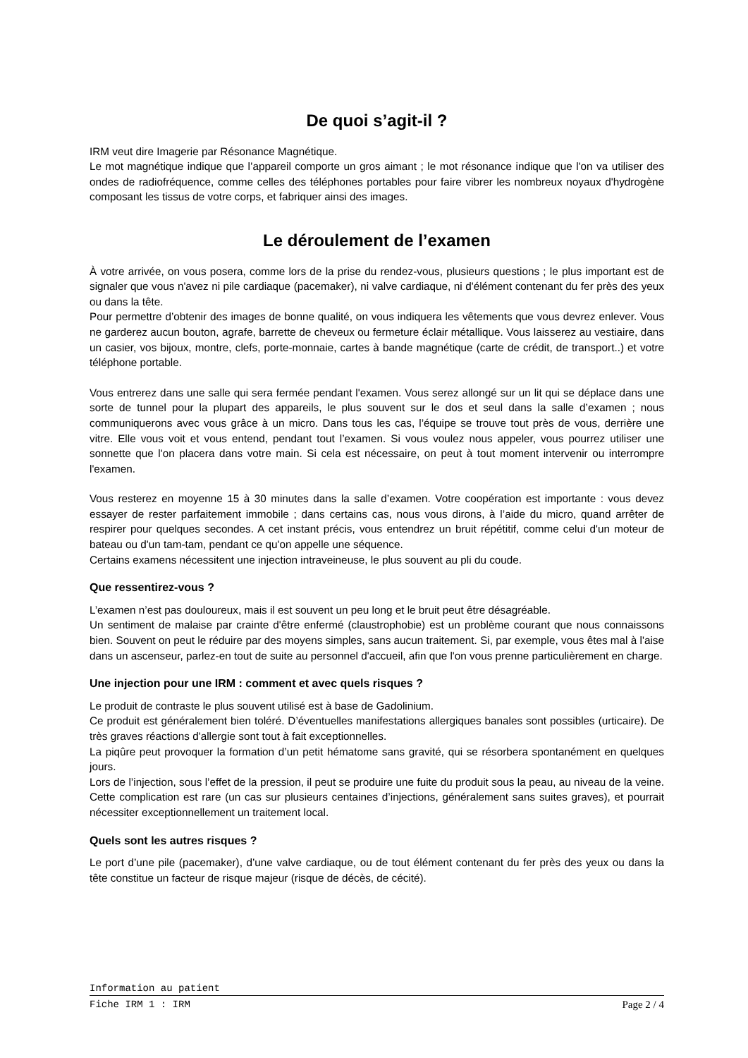De quoi s’agit-il ?
IRM veut dire Imagerie par Résonance Magnétique.
Le mot magnétique indique que l’appareil comporte un gros aimant ; le mot résonance indique que l'on va utiliser des ondes de radiofréquence, comme celles des téléphones portables pour faire vibrer les nombreux noyaux d'hydrogène composant les tissus de votre corps, et fabriquer ainsi des images.
Le déroulement de l’examen
À votre arrivée, on vous posera, comme lors de la prise du rendez-vous, plusieurs questions ; le plus important est de signaler que vous n'avez ni pile cardiaque (pacemaker), ni valve cardiaque, ni d'élément contenant du fer près des yeux ou dans la tête.
Pour permettre d’obtenir des images de bonne qualité, on vous indiquera les vêtements que vous devrez enlever. Vous ne garderez aucun bouton, agrafe, barrette de cheveux ou fermeture éclair métallique. Vous laisserez au vestiaire, dans un casier, vos bijoux, montre, clefs, porte-monnaie, cartes à bande magnétique (carte de crédit, de transport..) et votre téléphone portable.
Vous entrerez dans une salle qui sera fermée pendant l'examen. Vous serez allongé sur un lit qui se déplace dans une sorte de tunnel pour la plupart des appareils, le plus souvent sur le dos et seul dans la salle d’examen ; nous communiquerons avec vous grâce à un micro. Dans tous les cas, l’équipe se trouve tout près de vous, derrière une vitre. Elle vous voit et vous entend, pendant tout l’examen. Si vous voulez nous appeler, vous pourrez utiliser une sonnette que l'on placera dans votre main. Si cela est nécessaire, on peut à tout moment intervenir ou interrompre l'examen.
Vous resterez en moyenne 15 à 30 minutes dans la salle d’examen. Votre coopération est importante : vous devez essayer de rester parfaitement immobile ; dans certains cas, nous vous dirons, à l’aide du micro, quand arrêter de respirer pour quelques secondes. A cet instant précis, vous entendrez un bruit répétitif, comme celui d'un moteur de bateau ou d'un tam-tam, pendant ce qu'on appelle une séquence.
Certains examens nécessitent une injection intraveineuse, le plus souvent au pli du coude.
Que ressentirez-vous ?
L’examen n’est pas douloureux, mais il est souvent un peu long et le bruit peut être désagréable.
Un sentiment de malaise par crainte d'être enfermé (claustrophobie) est un problème courant que nous connaissons bien. Souvent on peut le réduire par des moyens simples, sans aucun traitement. Si, par exemple, vous êtes mal à l'aise dans un ascenseur, parlez-en tout de suite au personnel d'accueil, afin que l'on vous prenne particulièrement en charge.
Une injection pour une IRM : comment et avec quels risques ?
Le produit de contraste le plus souvent utilisé est à base de Gadolinium.
Ce produit est généralement bien toléré. D’éventuelles manifestations allergiques banales sont possibles (urticaire). De très graves réactions d'allergie sont tout à fait exceptionnelles.
La piqûre peut provoquer la formation d’un petit hématome sans gravité, qui se résorbera spontanément en quelques jours.
Lors de l’injection, sous l’effet de la pression, il peut se produire une fuite du produit sous la peau, au niveau de la veine. Cette complication est rare (un cas sur plusieurs centaines d’injections, généralement sans suites graves), et pourrait nécessiter exceptionnellement un traitement local.
Quels sont les autres risques ?
Le port d’une pile (pacemaker), d’une valve cardiaque, ou de tout élément contenant du fer près des yeux ou dans la tête constitue un facteur de risque majeur (risque de décès, de cécité).
Information au patient
Fiche IRM 1 : IRM Page 2 / 4